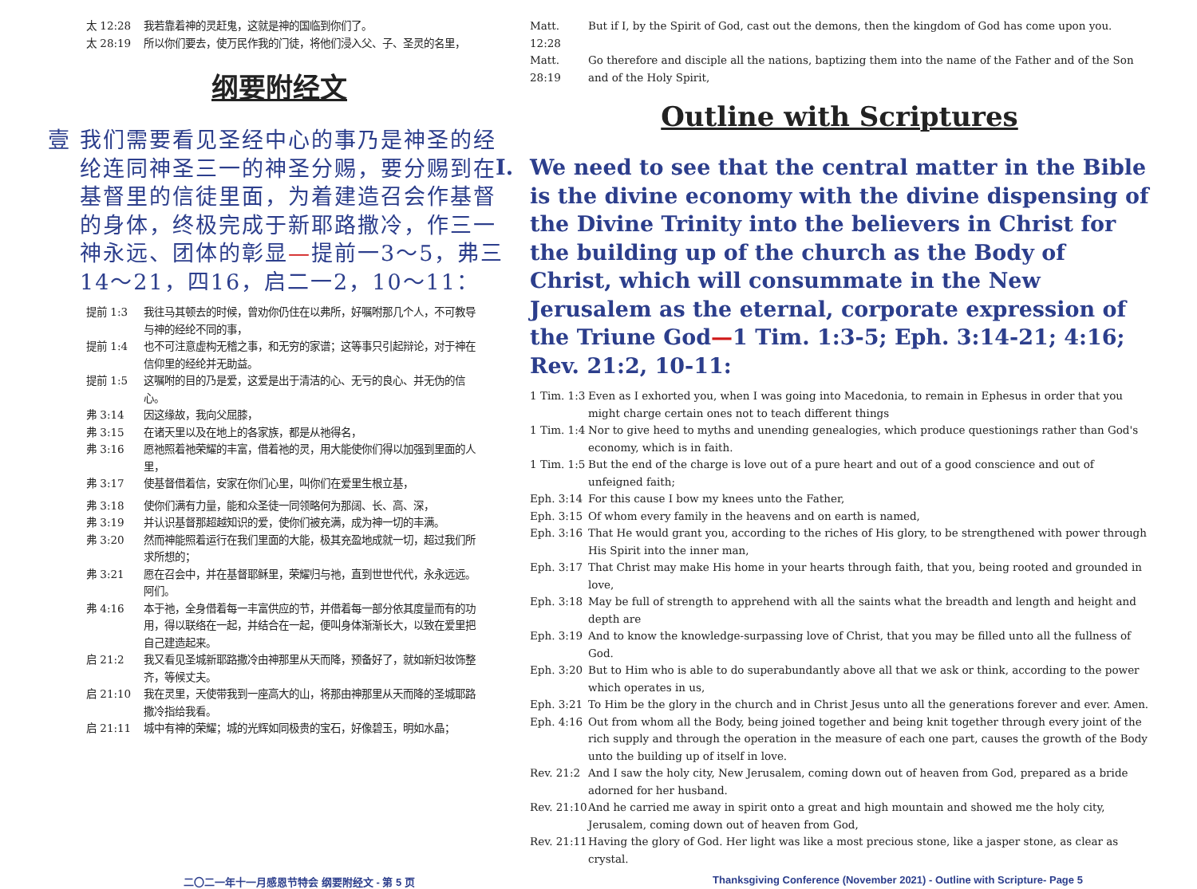太 12:28 我若靠着神的灵赶鬼，这就是神的国临到你们了。
太 28:19 所以你们要去，使万民作我的门徒，将他们浸入父、子、圣灵的名里，
纲要附经文
壹 我们需要看见圣经中心的事乃是神圣的经纶连同神圣三一的神圣分赐，要分赐到在基督里的信徒里面，为着建造召会作基督的身体，终极完成于新耶路撒冷，作三一神永远、团体的彰显—提前一3～5，弗三14～21，四16，启二一2，10～11：
提前 1:3 我往马其顿去的时候，曾劝你仍住在以弗所，好嘱咐那几个人，不可教导与神的经纶不同的事，
提前 1:4 也不可注意虚构无稽之事，和无穷的家谱；这等事只引起辩论，对于神在信仰里的经纶并无助益。
提前 1:5 这嘱咐的目的乃是爱，这爱是出于清洁的心、无亏的良心、并无伪的信心。
弗 3:14 因这缘故，我向父屈膝，
弗 3:15 在诸天里以及在地上的各家族，都是从祂得名，
弗 3:16 愿祂照着祂荣耀的丰富，借着祂的灵，用大能使你们得以加强到里面的人里，
弗 3:17 使基督借着信，安家在你们心里，叫你们在爱里生根立基，
弗 3:18 使你们满有力量，能和众圣徒一同领略何为那阔、长、高、深，
弗 3:19 并认识基督那超越知识的爱，使你们被充满，成为神一切的丰满。
弗 3:20 然而神能照着运行在我们里面的大能，极其充盈地成就一切，超过我们所求所想的；
弗 3:21 愿在召会中，并在基督耶稣里，荣耀归与祂，直到世世代代，永永远远。阿们。
弗 4:16 本于祂，全身借着每一丰富供应的节，并借着每一部分依其度量而有的功用，得以联络在一起，并结合在一起，便叫身体渐渐长大，以致在爱里把自己建造起来。
启 21:2 我又看见圣城新耶路撒冷由神那里从天而降，预备好了，就如新妇妆饰整齐，等候丈夫。
启 21:10 我在灵里，天使带我到一座高大的山，将那由神那里从天而降的圣城耶路撒冷指给我看。
启 21:11 城中有神的荣耀；城的光辉如同极贵的宝石，好像碧玉，明如水晶；
Matt. 12:28 But if I, by the Spirit of God, cast out the demons, then the kingdom of God has come upon you.
Matt. 28:19 Go therefore and disciple all the nations, baptizing them into the name of the Father and of the Son and of the Holy Spirit,
Outline with Scriptures
I. We need to see that the central matter in the Bible is the divine economy with the divine dispensing of the Divine Trinity into the believers in Christ for the building up of the church as the Body of Christ, which will consummate in the New Jerusalem as the eternal, corporate expression of the Triune God—1 Tim. 1:3-5; Eph. 3:14-21; 4:16; Rev. 21:2, 10-11:
1 Tim. 1:3 Even as I exhorted you, when I was going into Macedonia, to remain in Ephesus in order that you might charge certain ones not to teach different things
1 Tim. 1:4 Nor to give heed to myths and unending genealogies, which produce questionings rather than God's economy, which is in faith.
1 Tim. 1:5 But the end of the charge is love out of a pure heart and out of a good conscience and out of unfeigned faith;
Eph. 3:14 For this cause I bow my knees unto the Father,
Eph. 3:15 Of whom every family in the heavens and on earth is named,
Eph. 3:16 That He would grant you, according to the riches of His glory, to be strengthened with power through His Spirit into the inner man,
Eph. 3:17 That Christ may make His home in your hearts through faith, that you, being rooted and grounded in love,
Eph. 3:18 May be full of strength to apprehend with all the saints what the breadth and length and height and depth are
Eph. 3:19 And to know the knowledge-surpassing love of Christ, that you may be filled unto all the fullness of God.
Eph. 3:20 But to Him who is able to do superabundantly above all that we ask or think, according to the power which operates in us,
Eph. 3:21 To Him be the glory in the church and in Christ Jesus unto all the generations forever and ever. Amen.
Eph. 4:16 Out from whom all the Body, being joined together and being knit together through every joint of the rich supply and through the operation in the measure of each one part, causes the growth of the Body unto the building up of itself in love.
Rev. 21:2 And I saw the holy city, New Jerusalem, coming down out of heaven from God, prepared as a bride adorned for her husband.
Rev. 21:10 And he carried me away in spirit onto a great and high mountain and showed me the holy city, Jerusalem, coming down out of heaven from God,
Rev. 21:11 Having the glory of God. Her light was like a most precious stone, like a jasper stone, as clear as crystal.
二〇二一年十一月感恩节特会 纲要附经文 - 第 5 页
Thanksgiving Conference (November 2021) - Outline with Scripture- Page 5